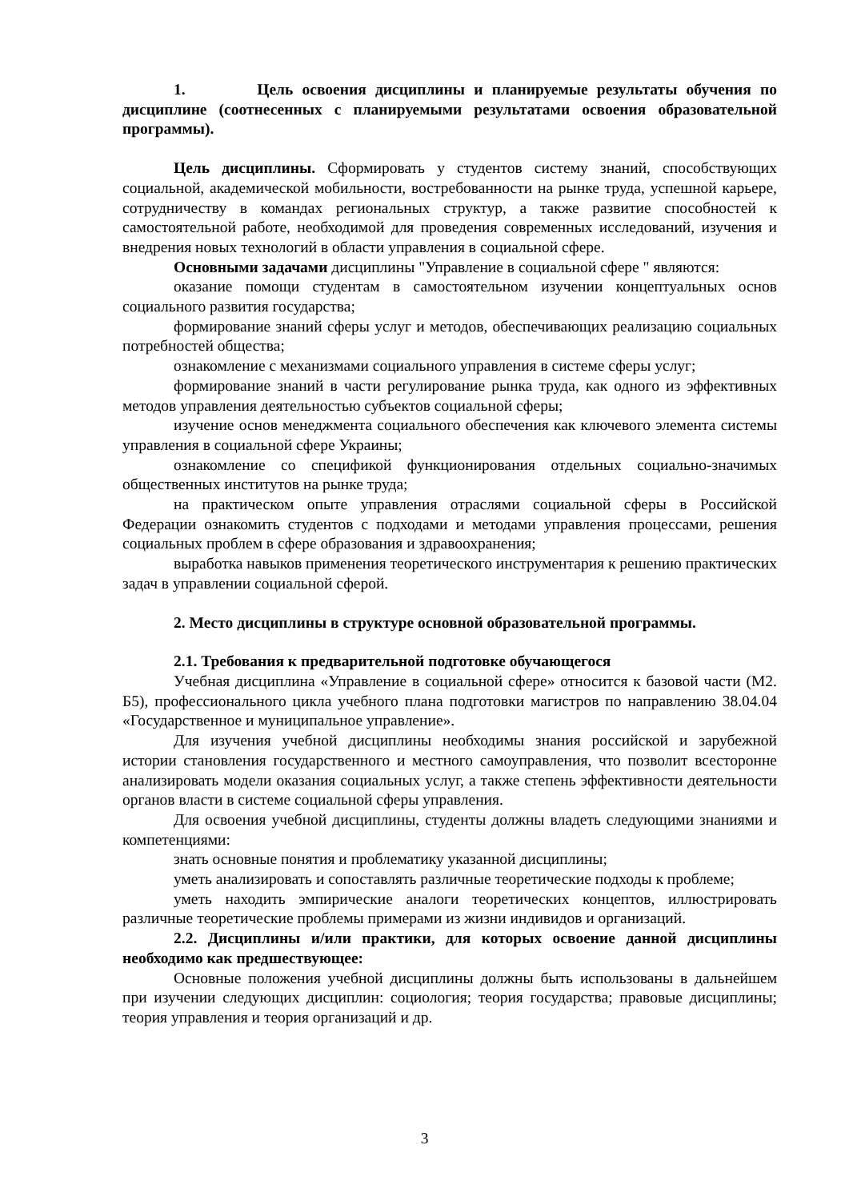1. Цель освоения дисциплины и планируемые результаты обучения по дисциплине (соотнесенных с планируемыми результатами освоения образовательной программы).
Цель дисциплины. Сформировать у студентов систему знаний, способствующих социальной, академической мобильности, востребованности на рынке труда, успешной карьере, сотрудничеству в командах региональных структур, а также развитие способностей к самостоятельной работе, необходимой для проведения современных исследований, изучения и внедрения новых технологий в области управления в социальной сфере.
Основными задачами дисциплины "Управление в социальной сфере " являются:
оказание помощи студентам в самостоятельном изучении концептуальных основ социального развития государства;
формирование знаний сферы услуг и методов, обеспечивающих реализацию социальных потребностей общества;
ознакомление с механизмами социального управления в системе сферы услуг;
формирование знаний в части регулирование рынка труда, как одного из эффективных методов управления деятельностью субъектов социальной сферы;
изучение основ менеджмента социального обеспечения как ключевого элемента системы управления в социальной сфере Украины;
ознакомление со спецификой функционирования отдельных социально-значимых общественных институтов на рынке труда;
на практическом опыте управления отраслями социальной сферы в Российской Федерации ознакомить студентов с подходами и методами управления процессами, решения социальных проблем в сфере образования и здравоохранения;
выработка навыков применения теоретического инструментария к решению практических задач в управлении социальной сферой.
2. Место дисциплины в структуре основной образовательной программы.
2.1. Требования к предварительной подготовке обучающегося
Учебная дисциплина «Управление в социальной сфере» относится к базовой части (М2. Б5), профессионального цикла учебного плана подготовки магистров по направлению 38.04.04 «Государственное и муниципальное управление».
Для изучения учебной дисциплины необходимы знания российской и зарубежной истории становления государственного и местного самоуправления, что позволит всесторонне анализировать модели оказания социальных услуг, а также степень эффективности деятельности органов власти в системе социальной сферы управления.
Для освоения учебной дисциплины, студенты должны владеть следующими знаниями и компетенциями:
знать основные понятия и проблематику указанной дисциплины;
уметь анализировать и сопоставлять различные теоретические подходы к проблеме;
уметь находить эмпирические аналоги теоретических концептов, иллюстрировать различные теоретические проблемы примерами из жизни индивидов и организаций.
2.2. Дисциплины и/или практики, для которых освоение данной дисциплины необходимо как предшествующее:
Основные положения учебной дисциплины должны быть использованы в дальнейшем при изучении следующих дисциплин: социология; теория государства; правовые дисциплины; теория управления и теория организаций и др.
3